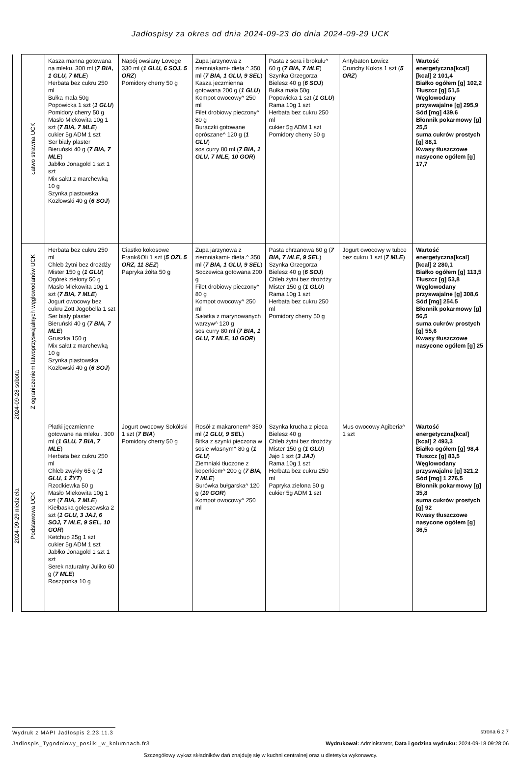Jadłospisy za okres od dnia 2024-09-23 do dnia 2024-09-29 UCK
| 2024-09-28 sobota | Łatwo strawna UCK | Kasza manna gotowana na mleku. 300 ml ( 7 BIA, 1 GLU, 7 MLE ) Herbata bez cukru 250 ml Bułka mała 50g Popowicka 1 szt ( 1 GLU ) Pomidory cherry 50 g Masło Mlekowita 10g 1 szt ( 7 BIA, 7 MLE ) cukier 5g ADM 1 szt Ser biały plaster Bieruński 40 g ( 7 BIA, 7 MLE ) Jabłko Jonagold 1 szt 1 szt Mix sałat z marchewką 10 g Szynka piastowska Kozłowski 40 g ( 6 SOJ ) | Napój owsiany Lovege 330 ml ( 1 GLU, 6 SOJ, 5 ORZ ) Pomidory cherry 50 g | Zupa jarzynowa z ziemniakami- dieta.^ 350 ml ( 7 BIA, 1 GLU, 9 SEL ) Kasza jeczmienna gotowana 200 g ( 1 GLU ) Kompot owocowy^ 250 ml Filet drobiowy pieczony^ 80 g Buraczki gotowane oprószane^ 120 g ( 1 GLU ) sos curry 80 ml ( 7 BIA, 1 GLU, 7 MLE, 10 GOR ) | Pasta z sera i brokułu^ 60 g ( 7 BIA, 7 MLE ) Szynka Grzegorza Bielesz 40 g ( 6 SOJ ) Bułka mała 50g Popowicka 1 szt ( 1 GLU ) Rama 10g 1 szt Herbata bez cukru 250 ml cukier 5g ADM 1 szt Pomidory cherry 50 g | Antybaton Łowicz Crunchy Kokos 1 szt ( 5 ORZ ) | Wartość energetyczna[kcal] [kcal] 2 101,4 Białko ogółem [g] 102,2 Tłuszcz [g] 51,5 Węglowodany przyswajalne [g] 295,9 Sód [mg] 439,6 Błonnik pokarmowy [g] 25,5 suma cukrów prostych [g] 88,1 Kwasy tłuszczowe nasycone ogółem [g] 17,7 |
| | Z ograniczeniem łatwoprzyswajalnych węglowodanów UCK | Herbata bez cukru 250 ml Chleb żytni bez drożdży Mister 150 g ( 1 GLU ) Ogórek zielony 50 g Masło Mlekowita 10g 1 szt ( 7 BIA, 7 MLE ) Jogurt owocowy bez cukru Zott Jogobella 1 szt Ser biały plaster Bieruński 40 g ( 7 BIA, 7 MLE ) Gruszka 150 g Mix sałat z marchewką 10 g Szynka piastowska Kozłowski 40 g ( 6 SOJ ) | Ciastko kokosowe Frank&Oli 1 szt ( 5 OZI, 5 ORZ, 11 SEZ ) Papryka żółta 50 g | Zupa jarzynowa z ziemniakami- dieta.^ 350 ml ( 7 BIA, 1 GLU, 9 SEL ) Soczewica gotowana 200 g Filet drobiowy pieczony^ 80 g Kompot owocowy^ 250 ml Sałatka z marynowanych warzyw^ 120 g sos curry 80 ml ( 7 BIA, 1 GLU, 7 MLE, 10 GOR ) | Pasta chrzanowa 60 g ( 7 BIA, 7 MLE, 9 SEL ) Szynka Grzegorza Bielesz 40 g ( 6 SOJ ) Chleb żytni bez drożdży Mister 150 g ( 1 GLU ) Rama 10g 1 szt Herbata bez cukru 250 ml Pomidory cherry 50 g | Jogurt owocowy w tubce bez cukru 1 szt ( 7 MLE ) | Wartość energetyczna[kcal] [kcal] 2 280,1 Białko ogółem [g] 113,5 Tłuszcz [g] 53,8 Węglowodany przyswajalne [g] 308,6 Sód [mg] 254,5 Błonnik pokarmowy [g] 56,5 suma cukrów prostych [g] 55,6 Kwasy tłuszczowe nasycone ogółem [g] 25 |
| 2024-09-29 niedziela | Podstawowa UCK | Płatki jęczmienne gotowane na mleku . 300 ml ( 1 GLU, 7 BIA, 7 MLE ) Herbata bez cukru 250 ml Chleb zwykły 65 g ( 1 GLU, 1 ŻYT ) Rzodkiewka 50 g Masło Mlekowita 10g 1 szt ( 7 BIA, 7 MLE ) Kiełbaska goleszowska 2 szt ( 1 GLU, 3 JAJ, 6 SOJ, 7 MLE, 9 SEL, 10 GOR ) Ketchup 25g 1 szt cukier 5g ADM 1 szt Jabłko Jonagold 1 szt 1 szt Serek naturalny Juliko 60 g ( 7 MLE ) Roszponka 10 g | Jogurt owocowy Sokólski 1 szt ( 7 BIA ) Pomidory cherry 50 g | Rosół z makaronem^ 350 ml ( 1 GLU, 9 SEL ) Bitka z szynki pieczona w sosie własnym^ 80 g ( 1 GLU ) Ziemniaki tłuczone z koperkiem^ 200 g ( 7 BIA, 7 MLE ) Surówka bułgarska^ 120 g ( 10 GOR ) Kompot owocowy^ 250 ml | Szynka krucha z pieca Bielesz 40 g Chleb żytni bez drożdży Mister 150 g ( 1 GLU ) Jajo 1 szt ( 3 JAJ ) Rama 10g 1 szt Herbata bez cukru 250 ml Papryka zielona 50 g cukier 5g ADM 1 szt | Mus owocowy Agiberia^ 1 szt | Wartość energetyczna[kcal] [kcal] 2 493,3 Białko ogółem [g] 98,4 Tłuszcz [g] 83,5 Węglowodany przyswajalne [g] 321,2 Sód [mg] 1 276,5 Błonnik pokarmowy [g] 35,8 suma cukrów prostych [g] 92 Kwasy tłuszczowe nasycone ogółem [g] 36,5 |
Wydruk z MAPI Jadłospis 2.23.11.3
strona 6 z 7
Jadlospis_Tygodniowy_posilki_w_kolumnach.fr3 Wydrukował: Administrator, Data i godzina wydruku: 2024-09-18 09:28:06
Szczegółowy wykaz składników dań znajduję się w kuchni centralnej oraz u dietetyka wykonawcy.